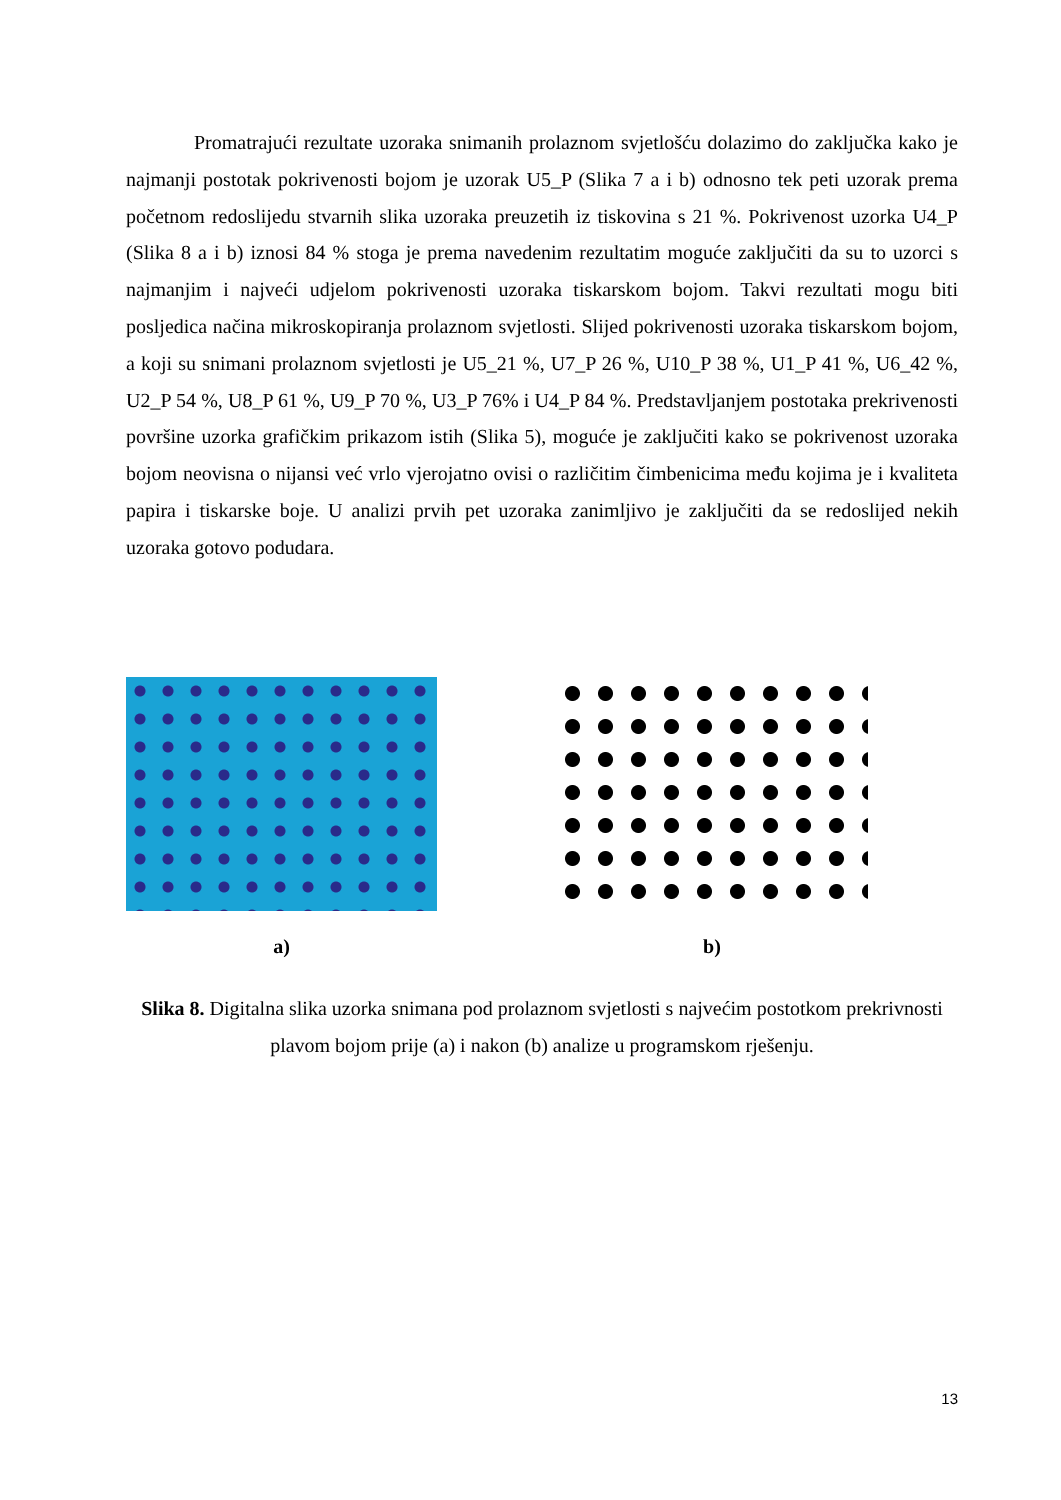Promatrajući rezultate uzoraka snimanih prolaznom svjetlošću dolazimo do zaključka kako je najmanji postotak pokrivenosti bojom je uzorak U5_P (Slika 7 a i b) odnosno tek peti uzorak prema početnom redoslijedu stvarnih slika uzoraka preuzetih iz tiskovina s 21 %. Pokrivenost uzorka U4_P (Slika 8 a i b) iznosi 84 % stoga je prema navedenim rezultatim moguće zaključiti da su to uzorci s najmanjim i najveći udjelom pokrivenosti uzoraka tiskarskom bojom. Takvi rezultati mogu biti posljedica načina mikroskopiranja prolaznom svjetlosti. Slijed pokrivenosti uzoraka tiskarskom bojom, a koji su snimani prolaznom svjetlosti je U5_21 %, U7_P 26 %, U10_P 38 %, U1_P 41 %, U6_42 %, U2_P 54 %, U8_P 61 %, U9_P 70 %, U3_P 76% i U4_P 84 %. Predstavljanjem postotaka prekrivenosti površine uzorka grafičkim prikazom istih (Slika 5), moguće je zaključiti kako se pokrivenost uzoraka bojom neovisna o nijansi već vrlo vjerojatno ovisi o različitim čimbenicima među kojima je i kvaliteta papira i tiskarske boje. U analizi prvih pet uzoraka zanimljivo je zaključiti da se redoslijed nekih uzoraka gotovo podudara.
a) b)
Slika 8. Digitalna slika uzorka snimana pod prolaznom svjetlosti s najvećim postotkom prekrivnosti plavom bojom prije (a) i nakon (b) analize u programskom rješenju.
13